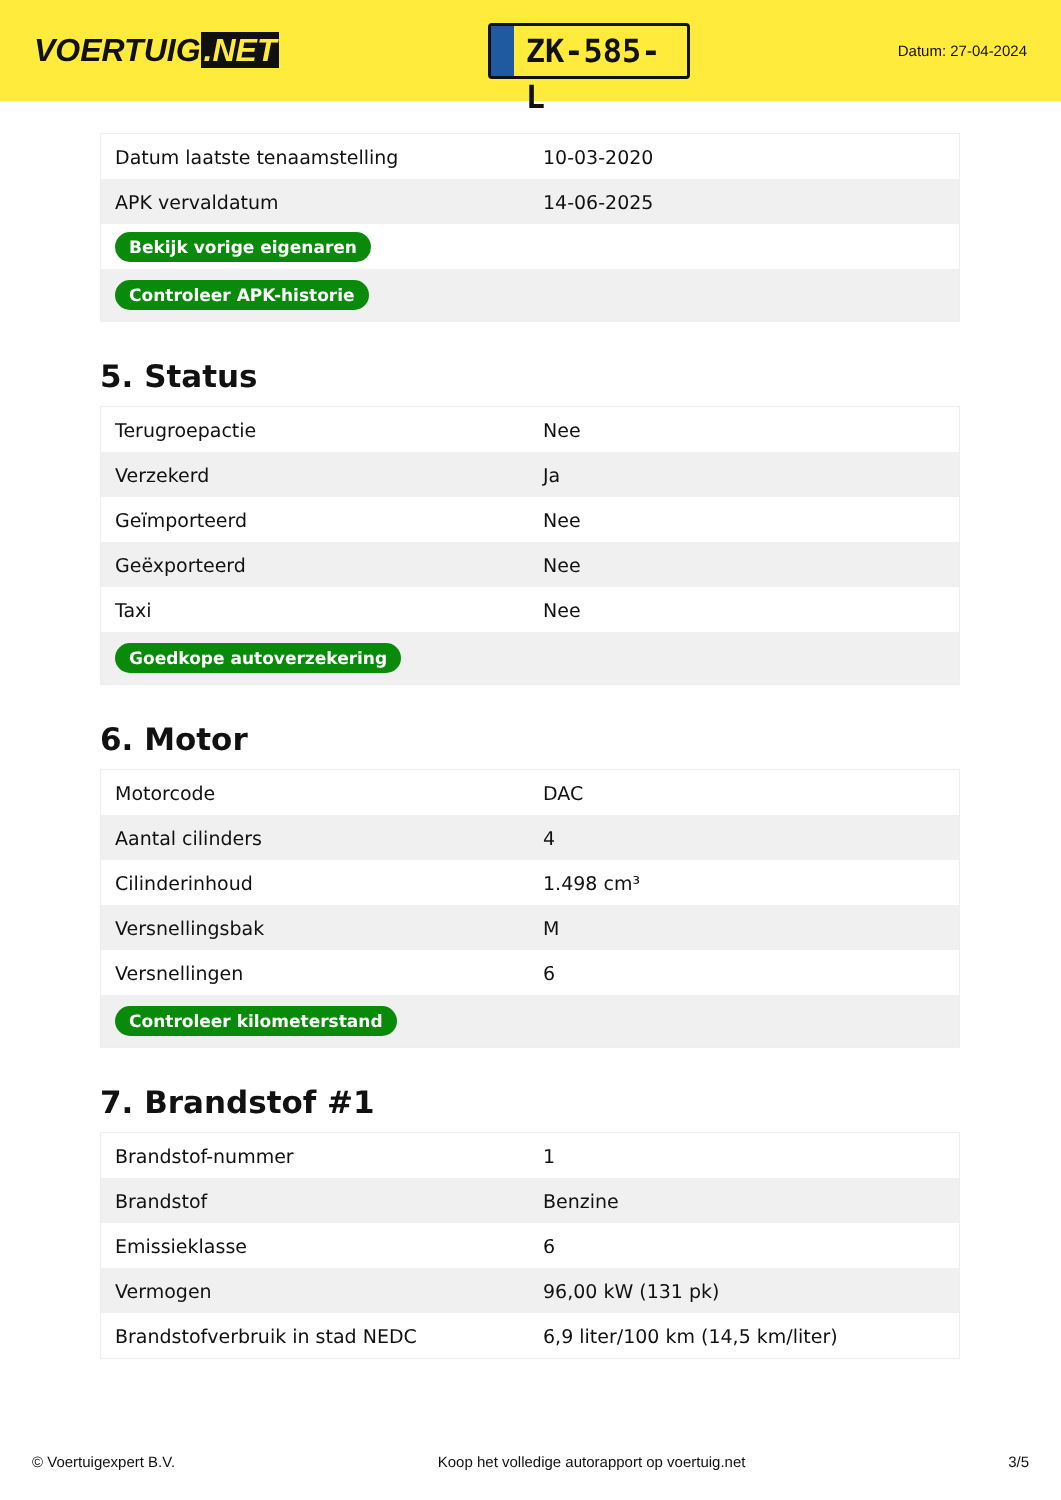VOERTUIG.NET
ZK-585-L
Datum: 27-04-2024
| Datum laatste tenaamstelling | 10-03-2020 |
| APK vervaldatum | 14-06-2025 |
| Bekijk vorige eigenaren | |
| Controleer APK-historie | |
5. Status
| Terugroepactie | Nee |
| Verzekerd | Ja |
| Geïmporteerd | Nee |
| Geëxporteerd | Nee |
| Taxi | Nee |
| Goedkope autoverzekering | |
6. Motor
| Motorcode | DAC |
| Aantal cilinders | 4 |
| Cilinderinhoud | 1.498 cm³ |
| Versnellingsbak | M |
| Versnellingen | 6 |
| Controleer kilometerstand | |
7. Brandstof #1
| Brandstof-nummer | 1 |
| Brandstof | Benzine |
| Emissieklasse | 6 |
| Vermogen | 96,00 kW (131 pk) |
| Brandstofverbruik in stad NEDC | 6,9 liter/100 km (14,5 km/liter) |
© Voertuigexpert B.V. Koop het volledige autorapport op voertuig.net 3/5